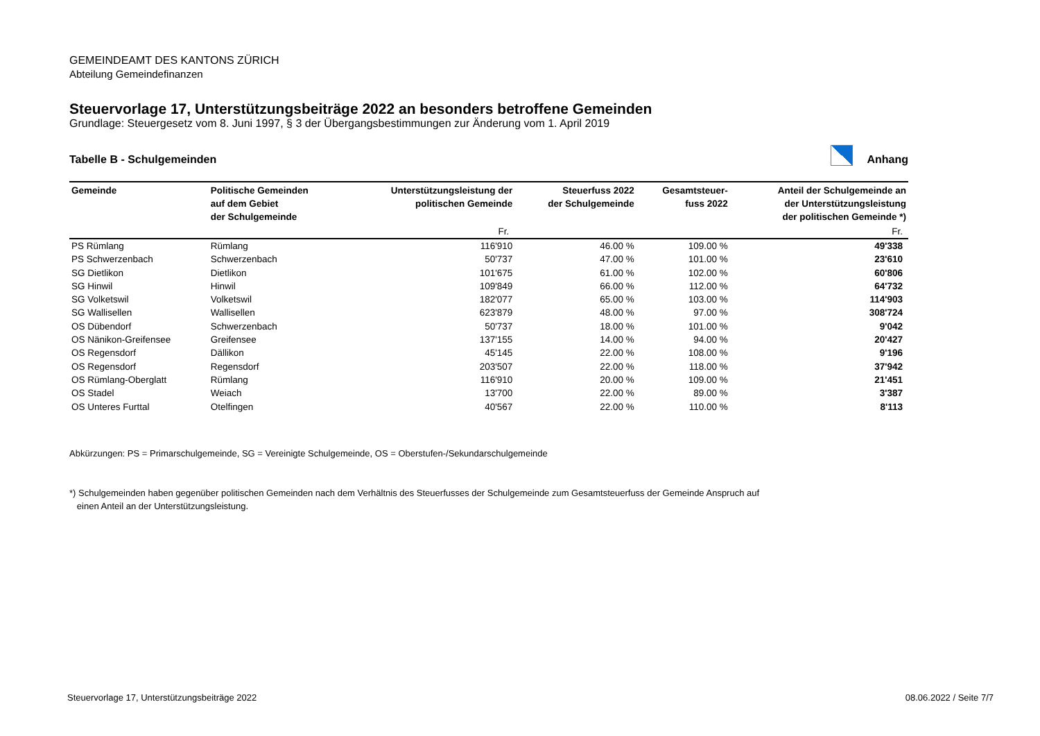GEMEINDEAMT DES KANTONS ZÜRICH
Abteilung Gemeindefinanzen
Steuervorlage 17, Unterstützungsbeiträge 2022 an besonders betroffene Gemeinden
Grundlage: Steuergesetz vom 8. Juni 1997, § 3 der Übergangsbestimmungen zur Änderung vom 1. April 2019
Tabelle B - Schulgemeinden Anhang
| Gemeinde | Politische Gemeinden auf dem Gebiet der Schulgemeinde | Unterstützungsleistung der politischen Gemeinde | Steuerfuss 2022 der Schulgemeinde | Gesamtsteuer- fuss 2022 | Anteil der Schulgemeinde an der Unterstützungsleistung der politischen Gemeinde *) |
| --- | --- | --- | --- | --- | --- |
| | | Fr. | | | Fr. |
| PS Rümlang | Rümlang | 116'910 | 46.00 % | 109.00 % | 49'338 |
| PS Schwerzenbach | Schwerzenbach | 50'737 | 47.00 % | 101.00 % | 23'610 |
| SG Dietlikon | Dietlikon | 101'675 | 61.00 % | 102.00 % | 60'806 |
| SG Hinwil | Hinwil | 109'849 | 66.00 % | 112.00 % | 64'732 |
| SG Volketswil | Volketswil | 182'077 | 65.00 % | 103.00 % | 114'903 |
| SG Wallisellen | Wallisellen | 623'879 | 48.00 % | 97.00 % | 308'724 |
| OS Dübendorf | Schwerzenbach | 50'737 | 18.00 % | 101.00 % | 9'042 |
| OS Nänikon-Greifensee | Greifensee | 137'155 | 14.00 % | 94.00 % | 20'427 |
| OS Regensdorf | Dällikon | 45'145 | 22.00 % | 108.00 % | 9'196 |
| OS Regensdorf | Regensdorf | 203'507 | 22.00 % | 118.00 % | 37'942 |
| OS Rümlang-Oberglatt | Rümlang | 116'910 | 20.00 % | 109.00 % | 21'451 |
| OS Stadel | Weiach | 13'700 | 22.00 % | 89.00 % | 3'387 |
| OS Unteres Furttal | Otelfingen | 40'567 | 22.00 % | 110.00 % | 8'113 |
Abkürzungen: PS = Primarschulgemeinde, SG = Vereinigte Schulgemeinde, OS = Oberstufen-/Sekundarschulgemeinde
*) Schulgemeinden haben gegenüber politischen Gemeinden nach dem Verhältnis des Steuerfusses der Schulgemeinde zum Gesamtsteuerfuss der Gemeinde Anspruch auf
einen Anteil an der Unterstützungsleistung.
Steuervorlage 17, Unterstützungsbeiträge 2022 08.06.2022 / Seite 7/7